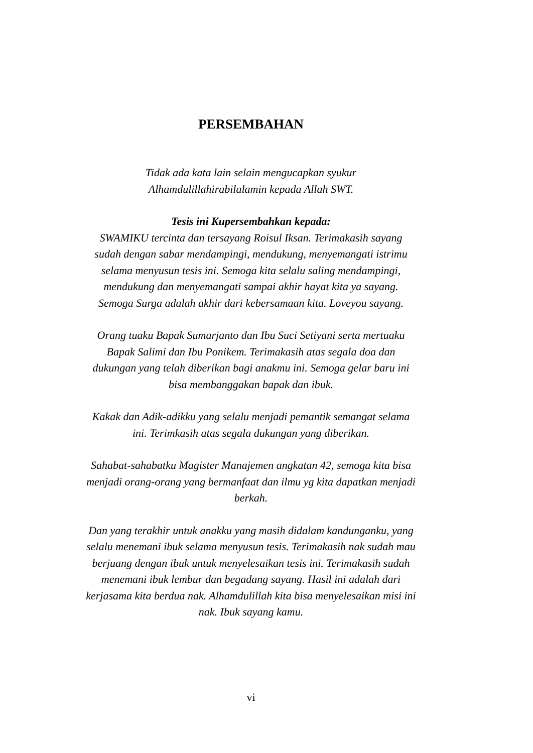PERSEMBAHAN
Tidak ada kata lain selain mengucapkan syukur
Alhamdulillahirabilalamin kepada Allah SWT.
Tesis ini Kupersembahkan kepada:
SWAMIKU tercinta dan tersayang Roisul Iksan. Terimakasih sayang sudah dengan sabar mendampingi, mendukung, menyemangati istrimu selama menyusun tesis ini. Semoga kita selalu saling mendampingi, mendukung dan menyemangati sampai akhir hayat kita ya sayang. Semoga Surga adalah akhir dari kebersamaan kita. Loveyou sayang.
Orang tuaku Bapak Sumarjanto dan Ibu Suci Setiyani serta mertuaku Bapak Salimi dan Ibu Ponikem. Terimakasih atas segala doa dan dukungan yang telah diberikan bagi anakmu ini. Semoga gelar baru ini bisa membanggakan bapak dan ibuk.
Kakak dan Adik-adikku yang selalu menjadi pemantik semangat selama ini. Terimkasih atas segala dukungan yang diberikan.
Sahabat-sahabatku Magister Manajemen angkatan 42, semoga kita bisa menjadi orang-orang yang bermanfaat dan ilmu yg kita dapatkan menjadi berkah.
Dan yang terakhir untuk anakku yang masih didalam kandunganku, yang selalu menemani ibuk selama menyusun tesis. Terimakasih nak sudah mau berjuang dengan ibuk untuk menyelesaikan tesis ini. Terimakasih sudah menemani ibuk lembur dan begadang sayang. Hasil ini adalah dari kerjasama kita berdua nak. Alhamdulillah kita bisa menyelesaikan misi ini nak. Ibuk sayang kamu.
vi